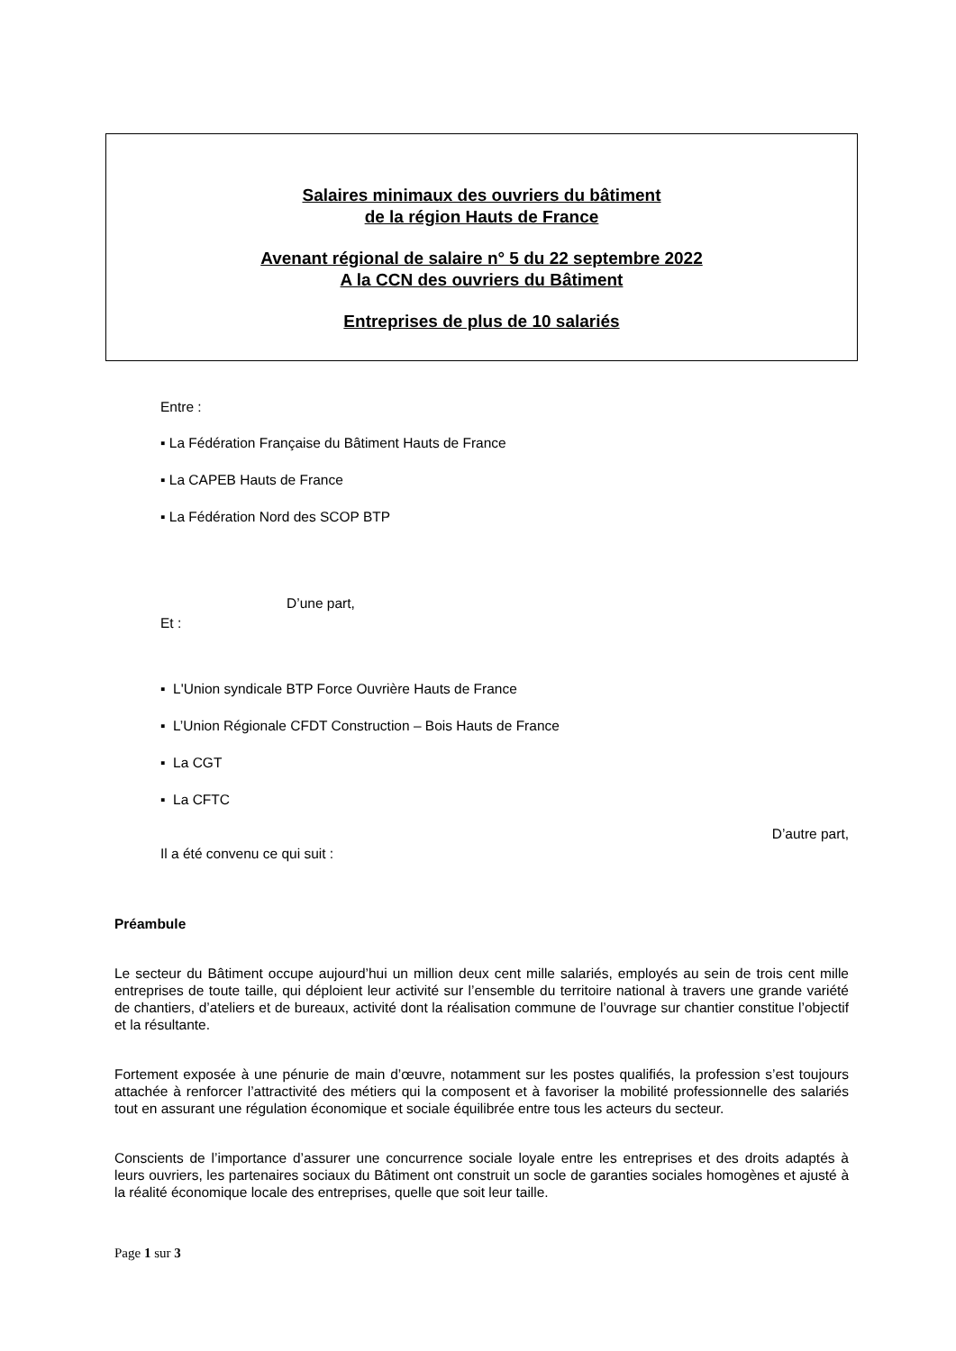Salaires minimaux des ouvriers du bâtiment
de la région Hauts de France
Avenant régional de salaire n° 5 du 22 septembre 2022
A la CCN des ouvriers du Bâtiment
Entreprises de plus de 10 salariés
Entre :
▪ La Fédération Française du Bâtiment Hauts de France
▪ La CAPEB Hauts de France
▪ La Fédération Nord des SCOP BTP
D’une part,
Et :
▪ L'Union syndicale BTP Force Ouvrière Hauts de France
▪ L’Union Régionale CFDT Construction – Bois Hauts de France
▪ La CGT
▪ La CFTC
D’autre part,
Il a été convenu ce qui suit :
Préambule
Le secteur du Bâtiment occupe aujourd’hui un million deux cent mille salariés, employés au sein de trois cent mille entreprises de toute taille, qui déploient leur activité sur l’ensemble du territoire national à travers une grande variété de chantiers, d’ateliers et de bureaux, activité dont la réalisation commune de l’ouvrage sur chantier constitue l’objectif et la résultante.
Fortement exposée à une pénurie de main d’œuvre, notamment sur les postes qualifiés, la profession s’est toujours attachée à renforcer l’attractivité des métiers qui la composent et à favoriser la mobilité professionnelle des salariés tout en assurant une régulation économique et sociale équilibrée entre tous les acteurs du secteur.
Conscients de l’importance d’assurer une concurrence sociale loyale entre les entreprises et des droits adaptés à leurs ouvriers, les partenaires sociaux du Bâtiment ont construit un socle de garanties sociales homogènes et ajusté à la réalité économique locale des entreprises, quelle que soit leur taille.
Page 1 sur 3